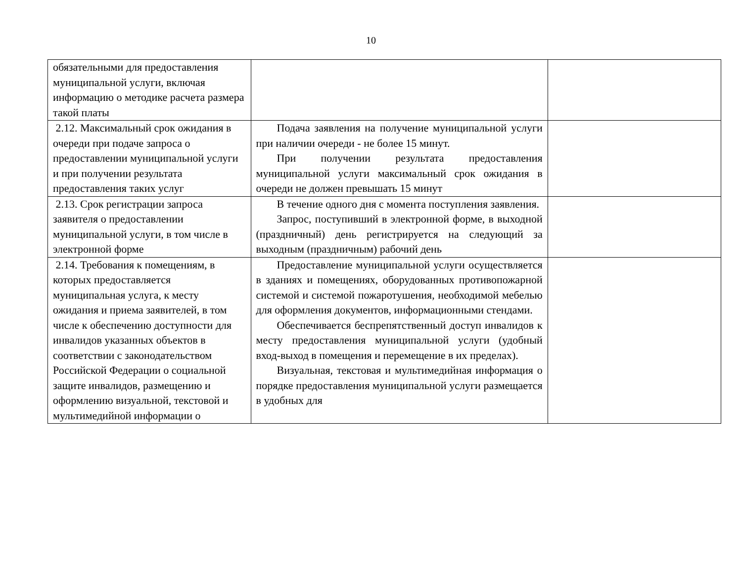10
| обязательными для предоставления муниципальной услуги, включая информацию о методике расчета размера такой платы | | |
| 2.12. Максимальный срок ожидания в очереди при подаче запроса о предоставлении муниципальной услуги и при получении результата предоставления таких услуг | Подача заявления на получение муниципальной услуги при наличии очереди - не более 15 минут. При получении результата предоставления муниципальной услуги максимальный срок ожидания в очереди не должен превышать 15 минут | |
| 2.13. Срок регистрации запроса заявителя о предоставлении муниципальной услуги, в том числе в электронной форме | В течение одного дня с момента поступления заявления. Запрос, поступивший в электронной форме, в выходной (праздничный) день регистрируется на следующий за выходным (праздничным) рабочий день | |
| 2.14. Требования к помещениям, в которых предоставляется муниципальная услуга, к месту ожидания и приема заявителей, в том числе к обеспечению доступности для инвалидов указанных объектов в соответствии с законодательством Российской Федерации о социальной защите инвалидов, размещению и оформлению визуальной, текстовой и мультимедийной информации о | Предоставление муниципальной услуги осуществляется в зданиях и помещениях, оборудованных противопожарной системой и системой пожаротушения, необходимой мебелью для оформления документов, информационными стендами. Обеспечивается беспрепятственный доступ инвалидов к месту предоставления муниципальной услуги (удобный вход-выход в помещения и перемещение в их пределах). Визуальная, текстовая и мультимедийная информация о порядке предоставления муниципальной услуги размещается в удобных для | |